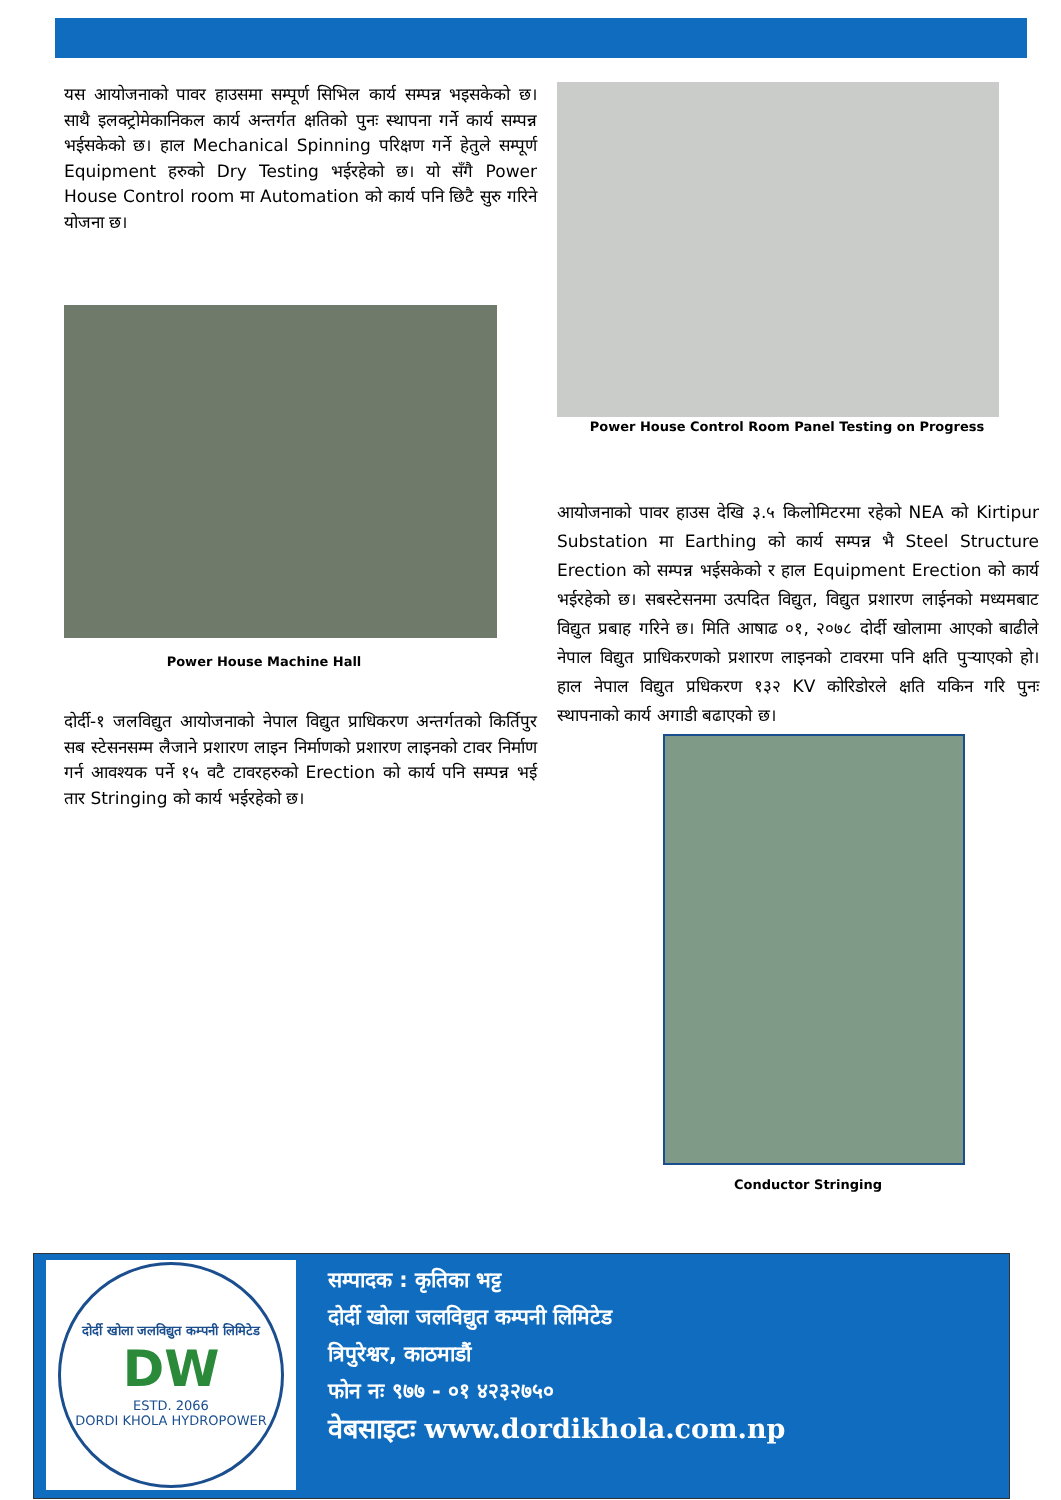यस आयोजनाको पावर हाउसमा सम्पूर्ण सिभिल कार्य सम्पन्न भइसकेको छ। साथै इलक्ट्रोमेकानिकल कार्य अन्तर्गत क्षतिको पुनः स्थापना गर्ने कार्य सम्पन्न भईसकेको छ। हाल Mechanical Spinning परिक्षण गर्ने हेतुले सम्पूर्ण Equipment हरुको Dry Testing भईरहेको छ। यो सँगै Power House Control room मा Automation को कार्य पनि छिटै सुरु गरिने योजना छ।
Power House Machine Hall
दोर्दी-१ जलविद्युत आयोजनाको नेपाल विद्युत प्राधिकरण अन्तर्गतको किर्तिपुर सब स्टेसनसम्म लैजाने प्रशारण लाइन निर्माणको प्रशारण लाइनको टावर निर्माण गर्न आवश्यक पर्ने १५ वटै टावरहरुको Erection को कार्य पनि सम्पन्न भई तार Stringing को कार्य भईरहेको छ।
Power House Control Room Panel Testing on Progress
आयोजनाको पावर हाउस देखि ३.५ किलोमिटरमा रहेको NEA को Kirtipur Substation मा Earthing को कार्य सम्पन्न भै Steel Structure Erection को सम्पन्न भईसकेको र हाल Equipment Erection को कार्य भईरहेको छ। सबस्टेसनमा उत्पदित विद्युत, विद्युत प्रशारण लाईनको मध्यमबाट विद्युत प्रबाह गरिने छ। मिति आषाढ ०१, २०७८ दोर्दी खोलामा आएको बाढीले नेपाल विद्युत प्राधिकरणको प्रशारण लाइनको टावरमा पनि क्षति पुऱ्याएको हो। हाल नेपाल विद्युत प्रधिकरण १३२ KV कोरिडोरले क्षति यकिन गरि पुनः स्थापनाको कार्य अगाडी बढाएको छ।
Conductor Stringing
दोर्दी खोला जलविद्युत कम्पनी लिमिटेड
DW
ESTD. 2066
DORDI KHOLA HYDROPOWER
सम्पादक : कृतिका भट्ट
दोर्दी खोला जलविद्युत कम्पनी लिमिटेड
त्रिपुरेश्वर, काठमाडौं
फोन नः ९७७ - ०१ ४२३२७५०
वेबसाइटः www.dordikhola.com.np